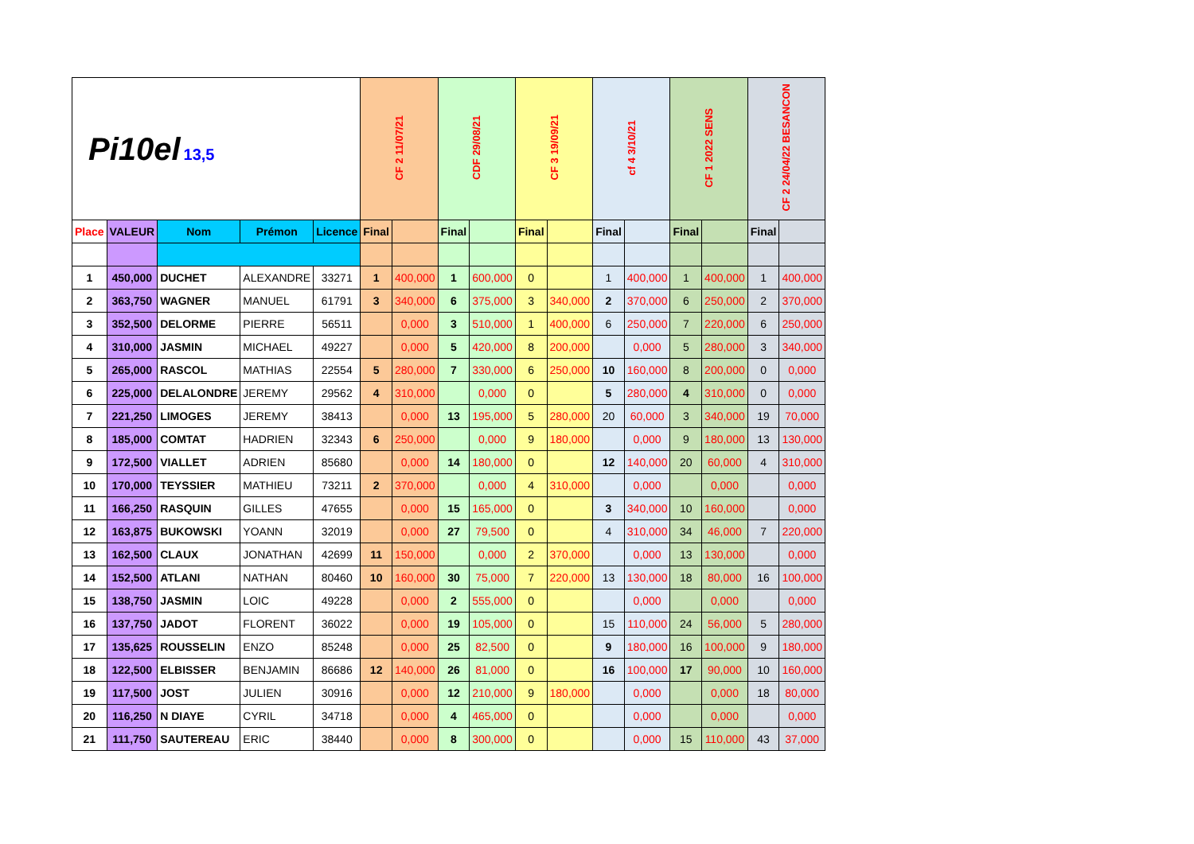| Pi10el 13,5 | | | | | CF 2 11/07/21 | | CDF 29/08/21 | | CF 3 19/09/21 | | cf 4 3/10/21 | | CF 1 2022 SENS | | CF 2 24/04/22 BESANCON | |
| Place | VALEUR | Nom | Prémon | Licence | Final | | Final | | Final | | Final | | Final | | Final | |
| 1 | 450,000 | DUCHET | ALEXANDRE | 33271 | 1 | 400,000 | 1 | 600,000 | 0 | | 1 | 400,000 | 1 | 400,000 | 1 | 400,000 |
| 2 | 363,750 | WAGNER | MANUEL | 61791 | 3 | 340,000 | 6 | 375,000 | 3 | 340,000 | 2 | 370,000 | 6 | 250,000 | 2 | 370,000 |
| 3 | 352,500 | DELORME | PIERRE | 56511 | | 0,000 | 3 | 510,000 | 1 | 400,000 | 6 | 250,000 | 7 | 220,000 | 6 | 250,000 |
| 4 | 310,000 | JASMIN | MICHAEL | 49227 | | 0,000 | 5 | 420,000 | 8 | 200,000 | | 0,000 | 5 | 280,000 | 3 | 340,000 |
| 5 | 265,000 | RASCOL | MATHIAS | 22554 | 5 | 280,000 | 7 | 330,000 | 6 | 250,000 | 10 | 160,000 | 8 | 200,000 | 0 | 0,000 |
| 6 | 225,000 | DELALONDRE | JEREMY | 29562 | 4 | 310,000 | | 0,000 | 0 | | 5 | 280,000 | 4 | 310,000 | 0 | 0,000 |
| 7 | 221,250 | LIMOGES | JEREMY | 38413 | | 0,000 | 13 | 195,000 | 5 | 280,000 | 20 | 60,000 | 3 | 340,000 | 19 | 70,000 |
| 8 | 185,000 | COMTAT | HADRIEN | 32343 | 6 | 250,000 | | 0,000 | 9 | 180,000 | | 0,000 | 9 | 180,000 | 13 | 130,000 |
| 9 | 172,500 | VIALLET | ADRIEN | 85680 | | 0,000 | 14 | 180,000 | 0 | | 12 | 140,000 | 20 | 60,000 | 4 | 310,000 |
| 10 | 170,000 | TEYSSIER | MATHIEU | 73211 | 2 | 370,000 | | 0,000 | 4 | 310,000 | | 0,000 | | 0,000 | | 0,000 |
| 11 | 166,250 | RASQUIN | GILLES | 47655 | | 0,000 | 15 | 165,000 | 0 | | 3 | 340,000 | 10 | 160,000 | | 0,000 |
| 12 | 163,875 | BUKOWSKI | YOANN | 32019 | | 0,000 | 27 | 79,500 | 0 | | 4 | 310,000 | 34 | 46,000 | 7 | 220,000 |
| 13 | 162,500 | CLAUX | JONATHAN | 42699 | 11 | 150,000 | | 0,000 | 2 | 370,000 | | 0,000 | 13 | 130,000 | | 0,000 |
| 14 | 152,500 | ATLANI | NATHAN | 80460 | 10 | 160,000 | 30 | 75,000 | 7 | 220,000 | 13 | 130,000 | 18 | 80,000 | 16 | 100,000 |
| 15 | 138,750 | JASMIN | LOIC | 49228 | | 0,000 | 2 | 555,000 | 0 | | | 0,000 | | 0,000 | | 0,000 |
| 16 | 137,750 | JADOT | FLORENT | 36022 | | 0,000 | 19 | 105,000 | 0 | | 15 | 110,000 | 24 | 56,000 | 5 | 280,000 |
| 17 | 135,625 | ROUSSELIN | ENZO | 85248 | | 0,000 | 25 | 82,500 | 0 | | 9 | 180,000 | 16 | 100,000 | 9 | 180,000 |
| 18 | 122,500 | ELBISSER | BENJAMIN | 86686 | 12 | 140,000 | 26 | 81,000 | 0 | | 16 | 100,000 | 17 | 90,000 | 10 | 160,000 |
| 19 | 117,500 | JOST | JULIEN | 30916 | | 0,000 | 12 | 210,000 | 9 | 180,000 | | 0,000 | | 0,000 | 18 | 80,000 |
| 20 | 116,250 | N DIAYE | CYRIL | 34718 | | 0,000 | 4 | 465,000 | 0 | | | 0,000 | | 0,000 | | 0,000 |
| 21 | 111,750 | SAUTEREAU | ERIC | 38440 | | 0,000 | 8 | 300,000 | 0 | | | 0,000 | 15 | 110,000 | 43 | 37,000 |